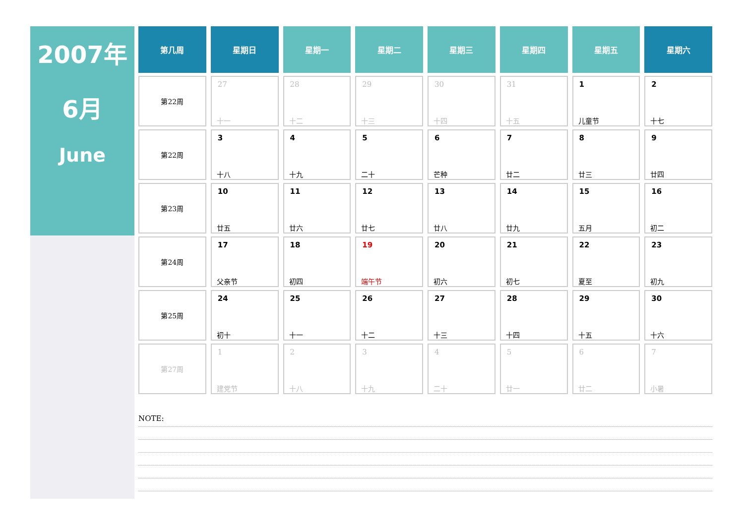2007年
6月
June
| 第几周 | 星期日 | 星期一 | 星期二 | 星期三 | 星期四 | 星期五 | 星期六 |
| --- | --- | --- | --- | --- | --- | --- | --- |
| 第22周 | 27 十一 | 28 十二 | 29 十三 | 30 十四 | 31 十五 | 1 儿童节 | 2 十七 |
| 第22周 | 3 十八 | 4 十九 | 5 二十 | 6 芒种 | 7 廿二 | 8 廿三 | 9 廿四 |
| 第23周 | 10 廿五 | 11 廿六 | 12 廿七 | 13 廿八 | 14 廿九 | 15 五月 | 16 初二 |
| 第24周 | 17 父亲节 | 18 初四 | 19 端午节 | 20 初六 | 21 初七 | 22 夏至 | 23 初九 |
| 第25周 | 24 初十 | 25 十一 | 26 十二 | 27 十三 | 28 十四 | 29 十五 | 30 十六 |
| 第27周 | 1 建党节 | 2 十八 | 3 十九 | 4 二十 | 5 廿一 | 6 廿二 | 7 小暑 |
NOTE: